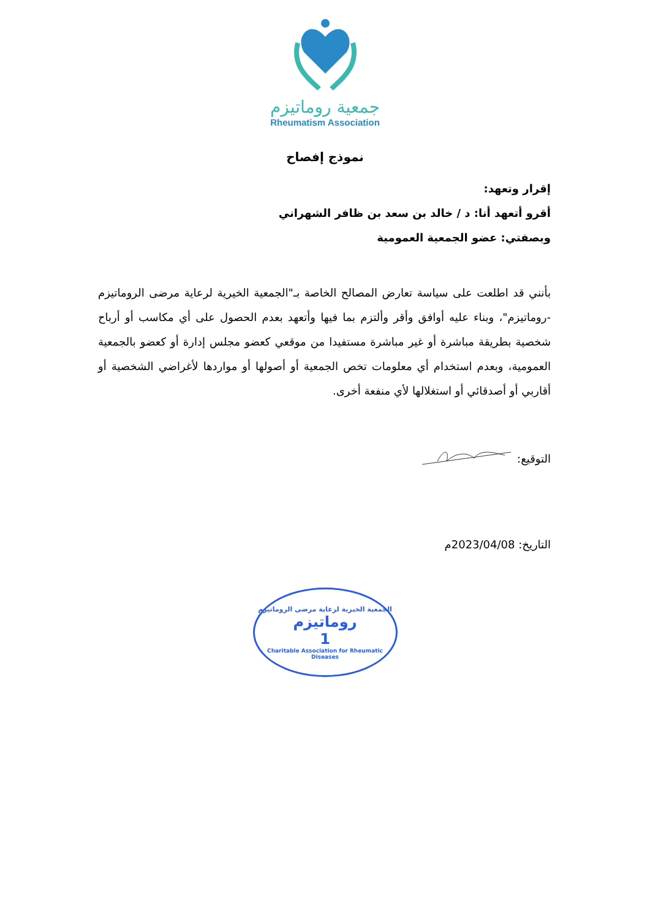جمعية روماتيزم
Rheumatism Association
نموذج إفصاح
إقرار وتعهد:
أقرو أتعهد أنا: د / خالد بن سعد بن ظافر الشهراني
وبصفتي: عضو الجمعية العمومية
بأنني قد اطلعت على سياسة تعارض المصالح الخاصة بـ"الجمعية الخيرية لرعاية مرضى الروماتيزم -روماتيزم"، وبناء عليه أوافق وأقر وألتزم بما فيها وأتعهد بعدم الحصول على أي مكاسب أو أرباح شخصية بطريقة مباشرة أو غير مباشرة مستفيدا من موقعي كعضو مجلس إدارة أو كعضو بالجمعية العمومية، وبعدم استخدام أي معلومات تخص الجمعية أو أصولها أو مواردها لأغراضي الشخصية أو أقاربي أو أصدقائي أو استغلالها لأي منفعة أخرى.
التوقيع:
التاريخ: 2023/04/08م
الجمعية الخيرية لرعاية مرضى الروماتيزم
روماتيزم
1
Charitable Association for Rheumatic Diseases